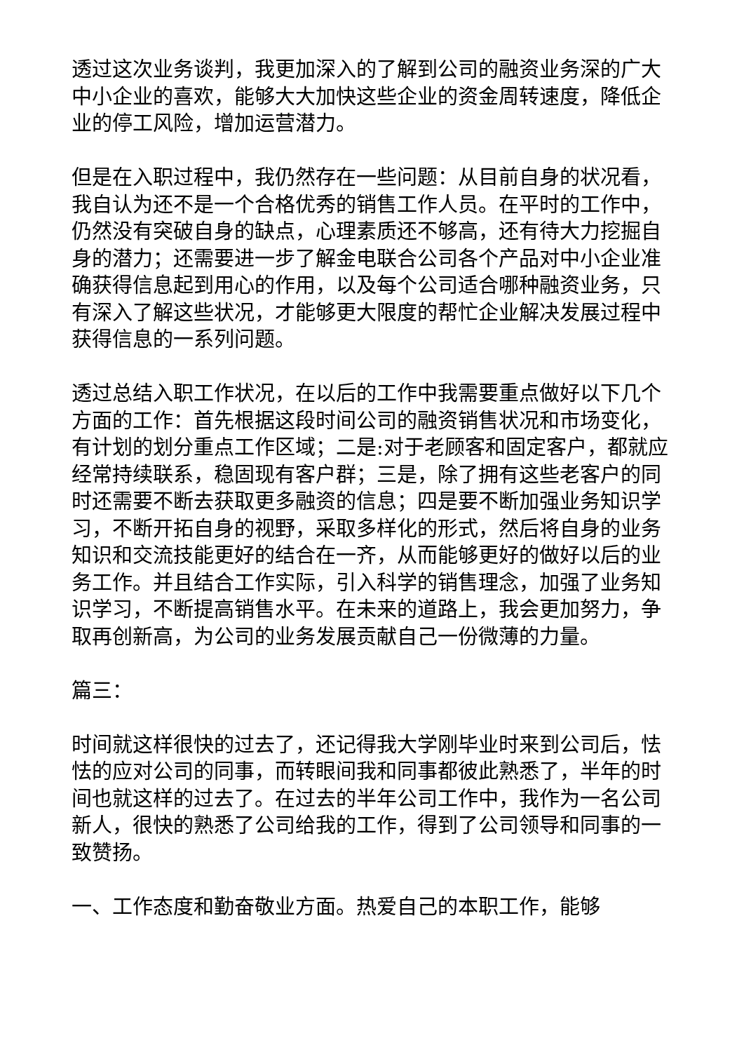透过这次业务谈判，我更加深入的了解到公司的融资业务深的广大中小企业的喜欢，能够大大加快这些企业的资金周转速度，降低企业的停工风险，增加运营潜力。
但是在入职过程中，我仍然存在一些问题：从目前自身的状况看，我自认为还不是一个合格优秀的销售工作人员。在平时的工作中，仍然没有突破自身的缺点，心理素质还不够高，还有待大力挖掘自身的潜力；还需要进一步了解金电联合公司各个产品对中小企业准确获得信息起到用心的作用，以及每个公司适合哪种融资业务，只有深入了解这些状况，才能够更大限度的帮忙企业解决发展过程中获得信息的一系列问题。
透过总结入职工作状况，在以后的工作中我需要重点做好以下几个方面的工作：首先根据这段时间公司的融资销售状况和市场变化，有计划的划分重点工作区域；二是:对于老顾客和固定客户，都就应经常持续联系，稳固现有客户群；三是，除了拥有这些老客户的同时还需要不断去获取更多融资的信息；四是要不断加强业务知识学习，不断开拓自身的视野，采取多样化的形式，然后将自身的业务知识和交流技能更好的结合在一齐，从而能够更好的做好以后的业务工作。并且结合工作实际，引入科学的销售理念，加强了业务知识学习，不断提高销售水平。在未来的道路上，我会更加努力，争取再创新高，为公司的业务发展贡献自己一份微薄的力量。
篇三：
时间就这样很快的过去了，还记得我大学刚毕业时来到公司后，怯怯的应对公司的同事，而转眼间我和同事都彼此熟悉了，半年的时间也就这样的过去了。在过去的半年公司工作中，我作为一名公司新人，很快的熟悉了公司给我的工作，得到了公司领导和同事的一致赞扬。
一、工作态度和勤奋敬业方面。热爱自己的本职工作，能够